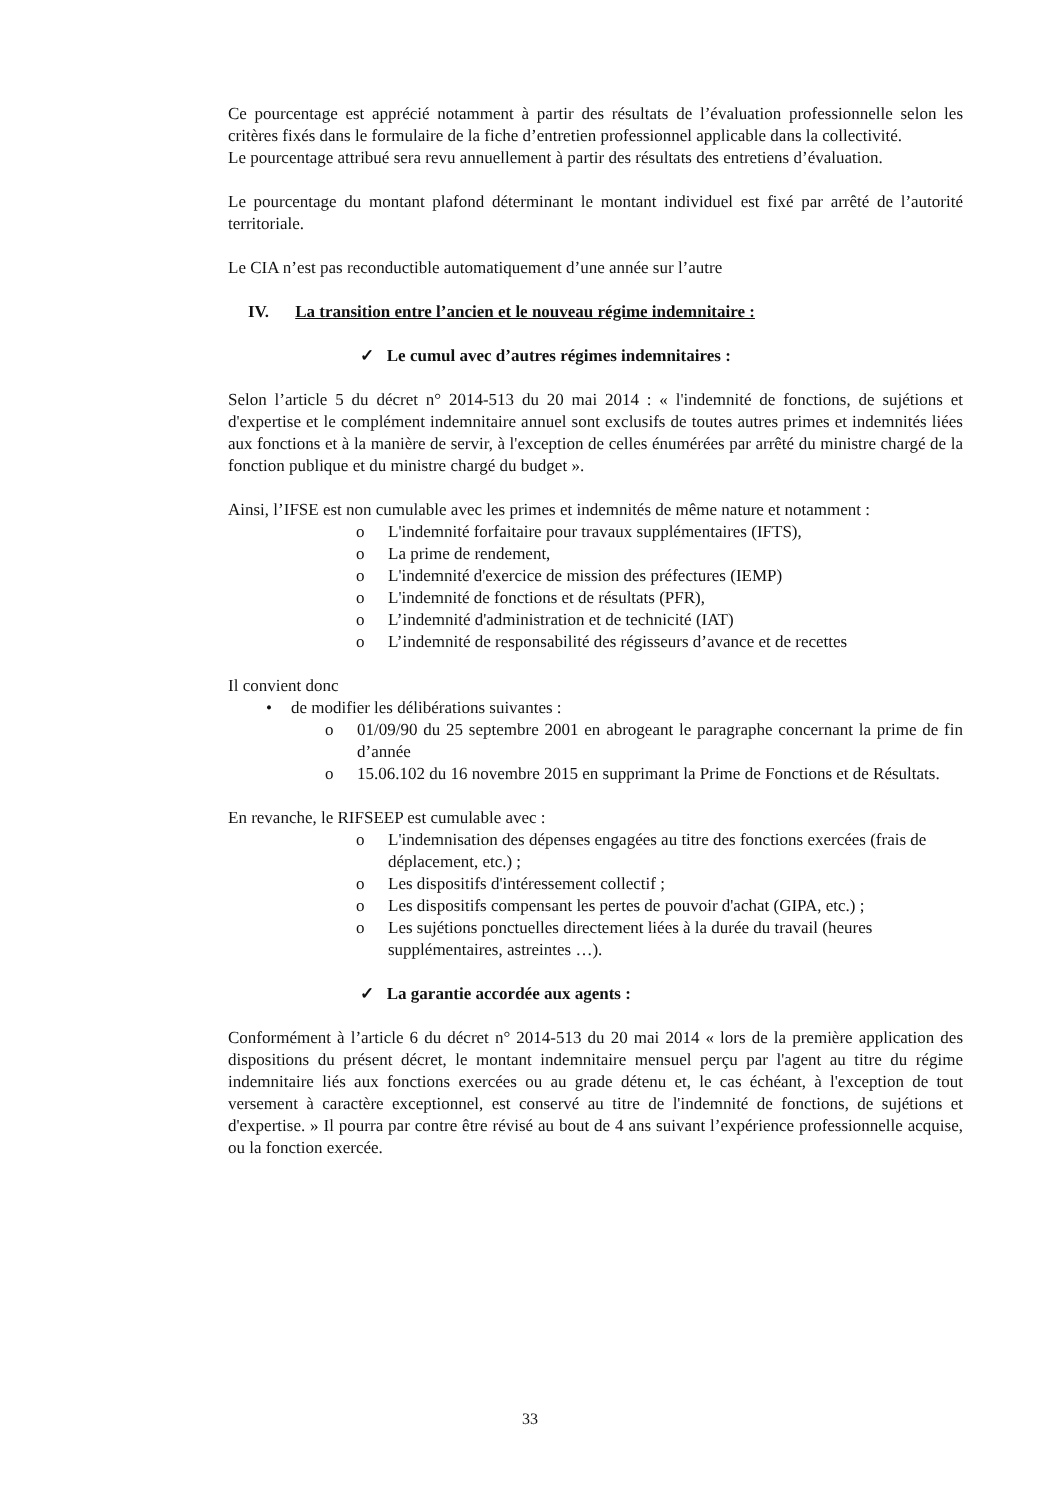Ce pourcentage est apprécié notamment à partir des résultats de l’évaluation professionnelle selon les critères fixés dans le formulaire de la fiche d’entretien professionnel applicable dans la collectivité.
Le pourcentage attribué sera revu annuellement à partir des résultats des entretiens d’évaluation.
Le pourcentage du montant plafond déterminant le montant individuel est fixé par arrêté de l’autorité territoriale.
Le CIA n’est pas reconductible automatiquement d’une année sur l’autre
IV. La transition entre l’ancien et le nouveau régime indemnitaire :
✓ Le cumul avec d’autres régimes indemnitaires :
Selon l’article 5 du décret n° 2014-513 du 20 mai 2014 : « l'indemnité de fonctions, de sujétions et d'expertise et le complément indemnitaire annuel sont exclusifs de toutes autres primes et indemnités liées aux fonctions et à la manière de servir, à l'exception de celles énumérées par arrêté du ministre chargé de la fonction publique et du ministre chargé du budget ».
Ainsi, l’IFSE est non cumulable avec les primes et indemnités de même nature et notamment :
o L'indemnité forfaitaire pour travaux supplémentaires (IFTS),
o La prime de rendement,
o L'indemnité d'exercice de mission des préfectures (IEMP)
o L'indemnité de fonctions et de résultats (PFR),
o L’indemnité d'administration et de technicité (IAT)
o L’indemnité de responsabilité des régisseurs d’avance et de recettes
Il convient donc
• de modifier les délibérations suivantes :
o 01/09/90 du 25 septembre 2001 en abrogeant le paragraphe concernant la prime de fin d’année
o 15.06.102 du 16 novembre 2015 en supprimant la Prime de Fonctions et de Résultats.
En revanche, le RIFSEEP est cumulable avec :
o L'indemnisation des dépenses engagées au titre des fonctions exercées (frais de déplacement, etc.) ;
o Les dispositifs d'intéressement collectif ;
o Les dispositifs compensant les pertes de pouvoir d'achat (GIPA, etc.) ;
o Les sujétions ponctuelles directement liées à la durée du travail (heures supplémentaires, astreintes …).
✓ La garantie accordée aux agents :
Conformément à l’article 6 du décret n° 2014-513 du 20 mai 2014 « lors de la première application des dispositions du présent décret, le montant indemnitaire mensuel perçu par l'agent au titre du régime indemnitaire liés aux fonctions exercées ou au grade détenu et, le cas échéant, à l'exception de tout versement à caractère exceptionnel, est conservé au titre de l'indemnité de fonctions, de sujétions et d'expertise. » Il pourra par contre être révisé au bout de 4 ans suivant l’expérience professionnelle acquise, ou la fonction exercée.
33